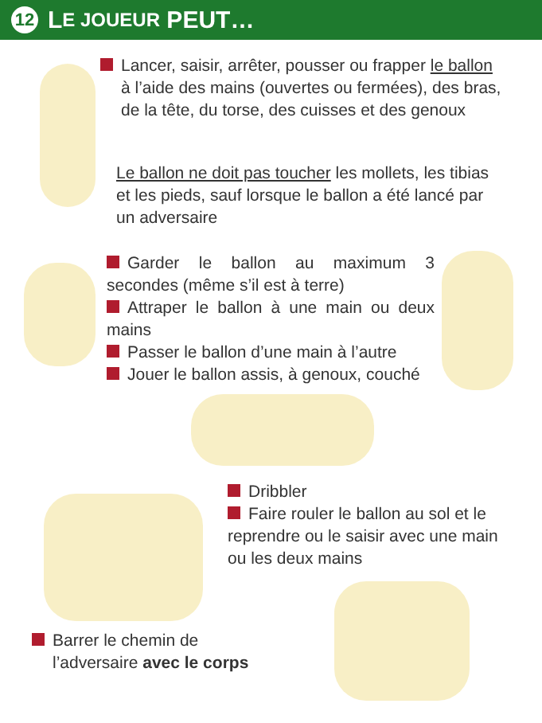12 L E JOUEUR PEUT…
Lancer, saisir, arrêter, pousser ou frapper le ballon
à l’aide des mains (ouvertes ou fermées), des bras, de la tête, du torse, des cuisses et des genoux
Le ballon ne doit pas toucher les mollets, les tibias et les pieds, sauf lorsque le ballon a été lancé par un adversaire
Garder le ballon au maximum 3 secondes (même s’il est à terre)
Attraper le ballon à une main ou deux mains
Passer le ballon d’une main à l’autre
Jouer le ballon assis, à genoux, couché
Dribbler
Faire rouler le ballon au sol et le reprendre ou le saisir avec une main ou les deux mains
Barrer le chemin de
l’adversaire avec le corps